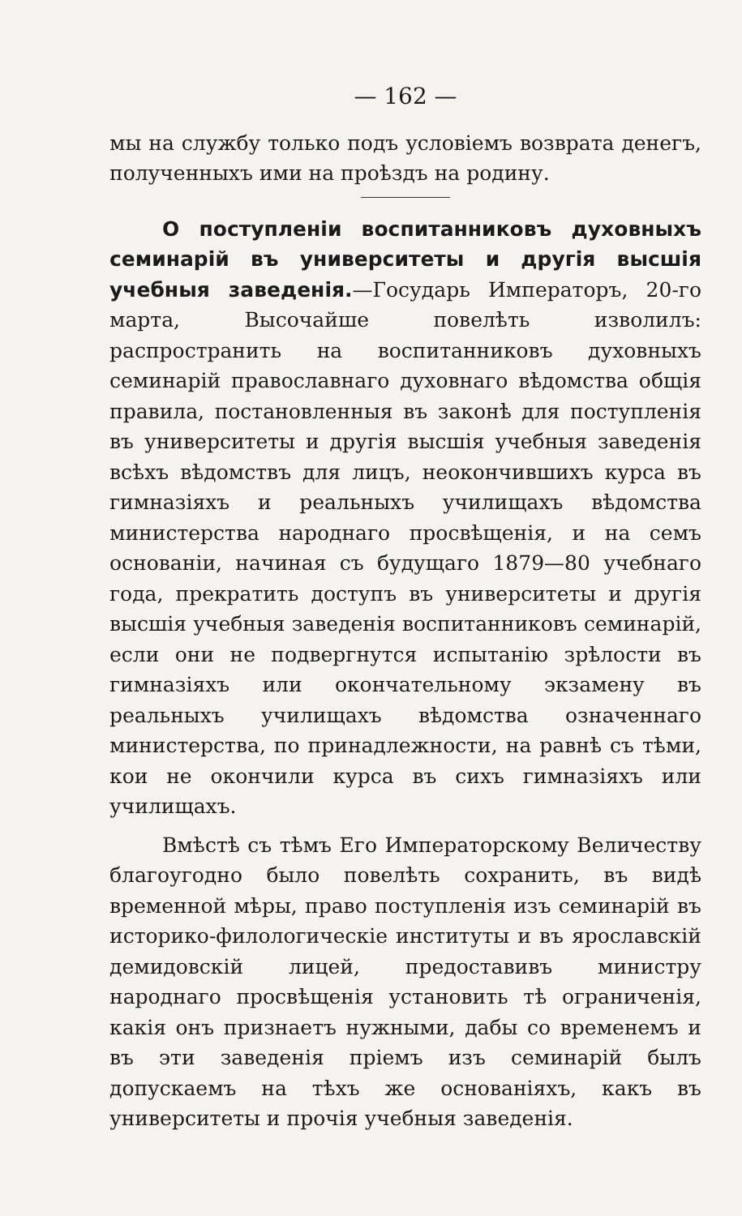— 162 —
мы на службу только подъ условіемъ возврата денегъ, полученныхъ ими на проѣздъ на родину.
О поступленіи воспитанниковъ духовныхъ семинарій въ университеты и другія высшія учебныя заведенія.—Государь Императоръ, 20-го марта, Высочайше повелѣть изволилъ: распространить на воспитанниковъ духовныхъ семинарій православнаго духовнаго вѣдомства общія правила, постановленныя въ законѣ для поступленія въ университеты и другія высшія учебныя заведенія всѣхъ вѣдомствъ для лицъ, неокончившихъ курса въ гимназіяхъ и реальныхъ училищахъ вѣдомства министерства народнаго просвѣщенія, и на семъ основаніи, начиная съ будущаго 1879—80 учебнаго года, прекратить доступъ въ университеты и другія высшія учебныя заведенія воспитанниковъ семинарій, если они не подвергнутся испытанію зрѣлости въ гимназіяхъ или окончательному экзамену въ реальныхъ училищахъ вѣдомства означеннаго министерства, по принадлежности, на равнѣ съ тѣми, кои не окончили курса въ сихъ гимназіяхъ или училищахъ.
Вмѣстѣ съ тѣмъ Его Императорскому Величеству благоугодно было повелѣть сохранить, въ видѣ временной мѣры, право поступленія изъ семинарій въ историко-филологическіе институты и въ ярославскій демидовскій лицей, предоставивъ министру народнаго просвѣщенія установить тѣ ограниченія, какія онъ признаетъ нужными, дабы со временемъ и въ эти заведенія пріемъ изъ семинарій былъ допускаемъ на тѣхъ же основаніяхъ, какъ въ университеты и прочія учебныя заведенія.